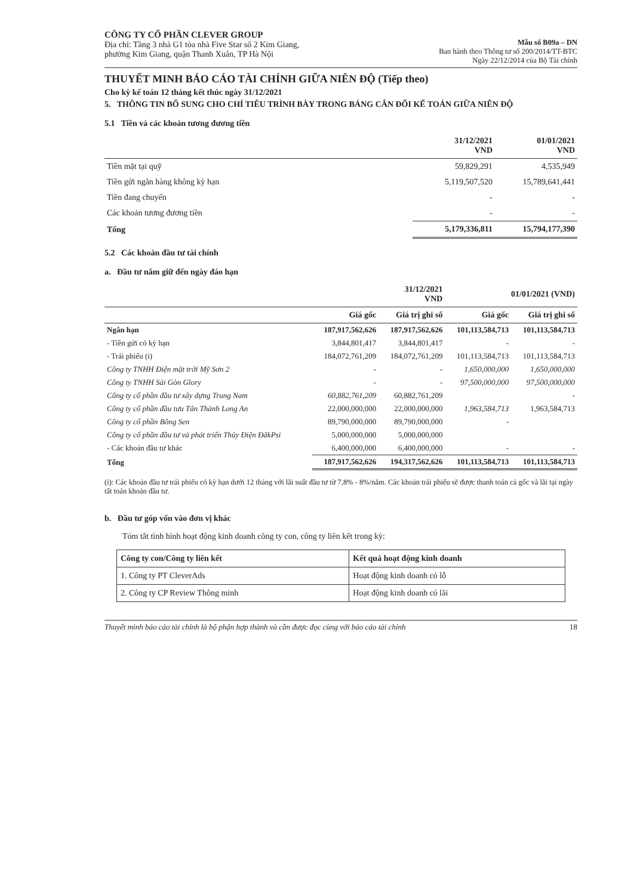CÔNG TY CỔ PHẦN CLEVER GROUP
Địa chỉ: Tầng 3 nhà G1 tòa nhà Five Star số 2 Kim Giang,
phường Kim Giang, quận Thanh Xuân, TP Hà Nội
Mẫu số B09a – DN
Ban hành theo Thông tư số 200/2014/TT-BTC
Ngày 22/12/2014 của Bộ Tài chính
THUYẾT MINH BÁO CÁO TÀI CHÍNH GIỮA NIÊN ĐỘ (Tiếp theo)
Cho kỳ kế toán 12 tháng kết thúc ngày 31/12/2021
5. THÔNG TIN BỔ SUNG CHO CHỈ TIÊU TRÌNH BÀY TRONG BẢNG CÂN ĐỐI KẾ TOÁN GIỮA NIÊN ĐỘ
5.1 Tiền và các khoản tương đương tiền
| | 31/12/2021 VND | 01/01/2021 VND |
| --- | --- | --- |
| Tiền mặt tại quỹ | 59,829,291 | 4,535,949 |
| Tiền gửi ngân hàng không kỳ hạn | 5,119,507,520 | 15,789,641,441 |
| Tiền đang chuyển | - | - |
| Các khoản tương đương tiền | - | - |
| Tổng | 5,179,336,811 | 15,794,177,390 |
5.2 Các khoản đầu tư tài chính
a. Đầu tư nắm giữ đến ngày đáo hạn
| | 31/12/2021 VND | | 01/01/2021 (VND) | |
| --- | --- | --- | --- | --- |
| | Giá gốc | Giá trị ghi sổ | Giá gốc | Giá trị ghi sổ |
| Ngắn hạn | 187,917,562,626 | 187,917,562,626 | 101,113,584,713 | 101,113,584,713 |
| - Tiền gửi có kỳ hạn | 3,844,801,417 | 3,844,801,417 | - | - |
| - Trái phiếu (i) | 184,072,761,209 | 184,072,761,209 | 101,113,584,713 | 101,113,584,713 |
| Công ty TNHH Điện mặt trời Mỹ Sơn 2 | - | - | 1,650,000,000 | 1,650,000,000 |
| Công ty TNHH Sài Gòn Glory | - | - | 97,500,000,000 | 97,500,000,000 |
| Công ty cổ phần đầu tư xây dựng Trung Nam | 60,882,761,209 | 60,882,761,209 | | - |
| Công ty cổ phần đầu tưu Tân Thành Long An | 22,000,000,000 | 22,000,000,000 | 1,963,584,713 | 1,963,584,713 |
| Công ty cổ phần Bông Sen | 89,790,000,000 | 89,790,000,000 | - | |
| Công ty cổ phần đầu tư và phát triển Thủy Điện ĐăkPsi | 5,000,000,000 | 5,000,000,000 | | |
| - Các khoản đầu tư khác | 6,400,000,000 | 6,400,000,000 | - | - |
| Tổng | 187,917,562,626 | 194,317,562,626 | 101,113,584,713 | 101,113,584,713 |
(i): Các khoản đầu tư trái phiếu có kỳ hạn dưới 12 tháng với lãi suất đầu tư từ 7,8% - 8%/năm. Các khoản trái phiếu sẽ được thanh toán cả gốc và lãi tại ngày tất toán khoản đầu tư.
b. Đầu tư góp vốn vào đơn vị khác
Tóm tắt tình hình hoạt động kinh doanh công ty con, công ty liên kết trong kỳ:
| Công ty con/Công ty liên kết | Kết quả hoạt động kinh doanh |
| --- | --- |
| 1. Công ty PT CleverAds | Hoạt động kinh doanh có lỗ |
| 2. Công ty CP Review Thông minh | Hoạt động kinh doanh có lãi |
Thuyết minh báo cáo tài chính là bộ phận hợp thành và cần được đọc cùng với báo cáo tài chính 18